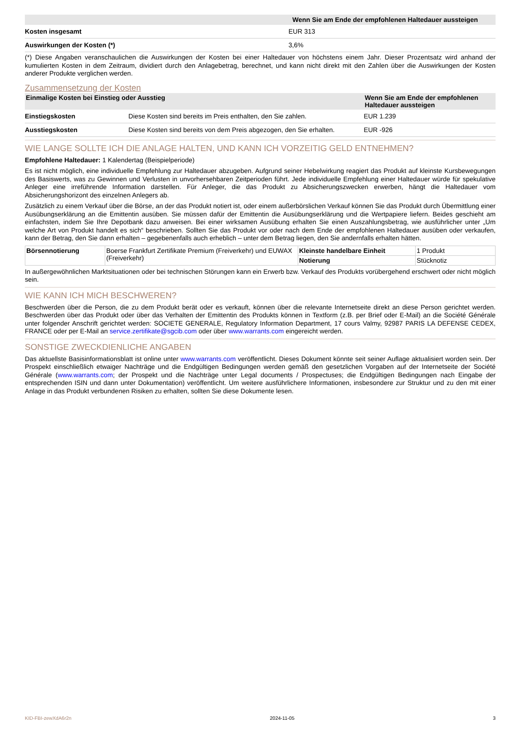| | Wenn Sie am Ende der empfohlenen Haltedauer aussteigen |
| --- | --- |
| Kosten insgesamt | EUR 313 |
| Auswirkungen der Kosten (*) | 3,6% |
(*) Diese Angaben veranschaulichen die Auswirkungen der Kosten bei einer Haltedauer von höchstens einem Jahr. Dieser Prozentsatz wird anhand der kumulierten Kosten in dem Zeitraum, dividiert durch den Anlagebetrag, berechnet, und kann nicht direkt mit den Zahlen über die Auswirkungen der Kosten anderer Produkte verglichen werden.
Zusammensetzung der Kosten
| Einmalige Kosten bei Einstieg oder Ausstieg | | Wenn Sie am Ende der empfohlenen Haltedauer aussteigen |
| --- | --- | --- |
| Einstiegskosten | Diese Kosten sind bereits im Preis enthalten, den Sie zahlen. | EUR 1.239 |
| Ausstiegskosten | Diese Kosten sind bereits von dem Preis abgezogen, den Sie erhalten. | EUR -926 |
WIE LANGE SOLLTE ICH DIE ANLAGE HALTEN, UND KANN ICH VORZEITIG GELD ENTNEHMEN?
Empfohlene Haltedauer: 1 Kalendertag (Beispielperiode)
Es ist nicht möglich, eine individuelle Empfehlung zur Haltedauer abzugeben. Aufgrund seiner Hebelwirkung reagiert das Produkt auf kleinste Kursbewegungen des Basiswerts, was zu Gewinnen und Verlusten in unvorhersehbaren Zeitperioden führt. Jede individuelle Empfehlung einer Haltedauer würde für spekulative Anleger eine irreführende Information darstellen. Für Anleger, die das Produkt zu Absicherungszwecken erwerben, hängt die Haltedauer vom Absicherungshorizont des einzelnen Anlegers ab.
Zusätzlich zu einem Verkauf über die Börse, an der das Produkt notiert ist, oder einem außerbörslichen Verkauf können Sie das Produkt durch Übermittlung einer Ausübungserklärung an die Emittentin ausüben. Sie müssen dafür der Emittentin die Ausübungserklärung und die Wertpapiere liefern. Beides geschieht am einfachsten, indem Sie Ihre Depotbank dazu anweisen. Bei einer wirksamen Ausübung erhalten Sie einen Auszahlungsbetrag, wie ausführlicher unter „Um welche Art von Produkt handelt es sich“ beschrieben. Sollten Sie das Produkt vor oder nach dem Ende der empfohlenen Haltedauer ausüben oder verkaufen, kann der Betrag, den Sie dann erhalten – gegebenenfalls auch erheblich – unter dem Betrag liegen, den Sie andernfalls erhalten hätten.
| Börsennotierung | Boerse Frankfurt Zertifikate Premium (Freiverkehr) und EUWAX (Freiverkehr) | Kleinste handelbare Einheit | 1 Produkt |
| | | Notierung | Stücknotiz |
In außergewöhnlichen Marktsituationen oder bei technischen Störungen kann ein Erwerb bzw. Verkauf des Produkts vorübergehend erschwert oder nicht möglich sein.
WIE KANN ICH MICH BESCHWEREN?
Beschwerden über die Person, die zu dem Produkt berät oder es verkauft, können über die relevante Internetseite direkt an diese Person gerichtet werden. Beschwerden über das Produkt oder über das Verhalten der Emittentin des Produkts können in Textform (z.B. per Brief oder E-Mail) an die Société Générale unter folgender Anschrift gerichtet werden: SOCIETE GENERALE, Regulatory Information Department, 17 cours Valmy, 92987 PARIS LA DEFENSE CEDEX, FRANCE oder per E-Mail an service.zertifikate@sgcib.com oder über www.warrants.com eingereicht werden.
SONSTIGE ZWECKDIENLICHE ANGABEN
Das aktuellste Basisinformationsblatt ist online unter www.warrants.com veröffentlicht. Dieses Dokument könnte seit seiner Auflage aktualisiert worden sein. Der Prospekt einschließlich etwaiger Nachträge und die Endgültigen Bedingungen werden gemäß den gesetzlichen Vorgaben auf der Internetseite der Société Générale (www.warrants.com; der Prospekt und die Nachträge unter Legal documents / Prospectuses; die Endgültigen Bedingungen nach Eingabe der entsprechenden ISIN und dann unter Dokumentation) veröffentlicht. Um weitere ausführlichere Informationen, insbesondere zur Struktur und zu den mit einer Anlage in das Produkt verbundenen Risiken zu erhalten, sollten Sie diese Dokumente lesen.
KID-FBI-zewXdA6r2n 2024-11-05 3